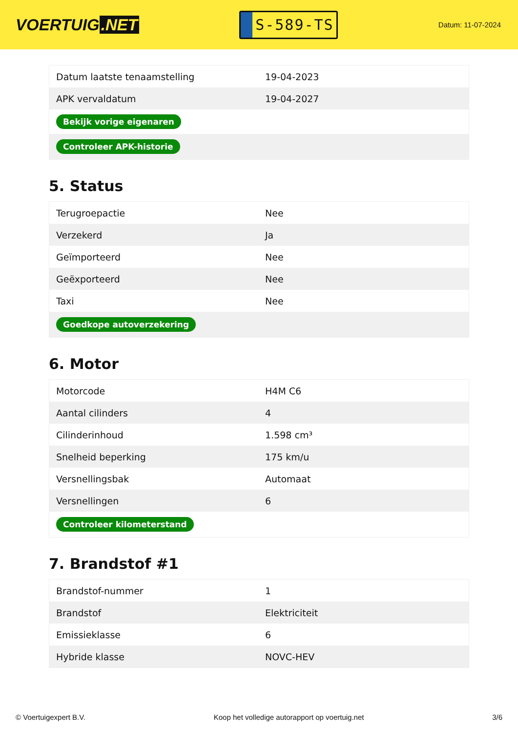VOERTUIG.NET
S-589-TS
Datum: 11-07-2024
| Datum laatste tenaamstelling | 19-04-2023 |
| APK vervaldatum | 19-04-2027 |
| Bekijk vorige eigenaren | |
| Controleer APK-historie | |
5. Status
| Terugroepactie | Nee |
| Verzekerd | Ja |
| Geïmporteerd | Nee |
| Geëxporteerd | Nee |
| Taxi | Nee |
| Goedkope autoverzekering | |
6. Motor
| Motorcode | H4M C6 |
| Aantal cilinders | 4 |
| Cilinderinhoud | 1.598 cm³ |
| Snelheid beperking | 175 km/u |
| Versnellingsbak | Automaat |
| Versnellingen | 6 |
| Controleer kilometerstand | |
7. Brandstof #1
| Brandstof-nummer | 1 |
| Brandstof | Elektriciteit |
| Emissieklasse | 6 |
| Hybride klasse | NOVC-HEV |
© Voertuigexpert B.V. Koop het volledige autorapport op voertuig.net 3/6